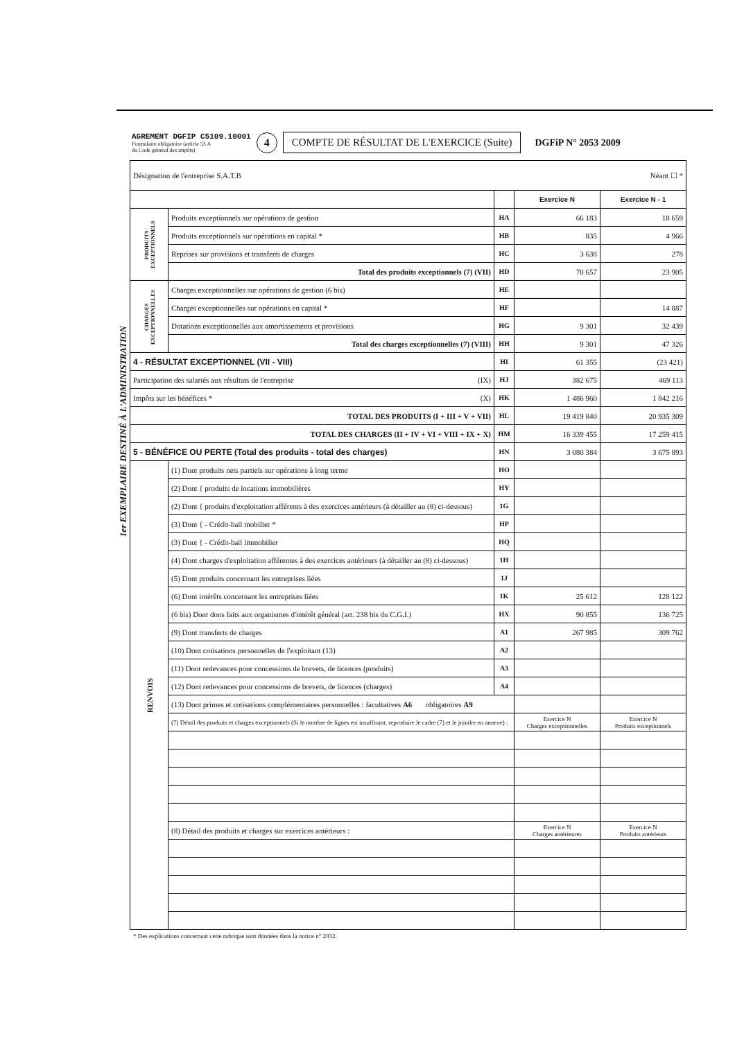AGREMENT DGFIP C5109.10001
Formulaire obligatoire (article 53 A
du Code général des impôts)
4
COMPTE DE RÉSULTAT DE L'EXERCICE (Suite)
DGFiP N° 2053 2009
1er EXEMPLAIRE DESTINÉ À L'ADMINISTRATION
| Désignation de l'entreprise S.A.T.B Néant ☐ * | | | | |
| | | | Exercice N | Exercice N - 1 |
| PRODUITS EXCEPTIONNELS | Produits exceptionnels sur opérations de gestion | HA | 66 183 | 18 659 |
| | Produits exceptionnels sur opérations en capital * | HB | 835 | 4 966 |
| | Reprises sur provisions et transferts de charges | HC | 3 638 | 278 |
| | Total des produits exceptionnels (7) (VII) | HD | 70 657 | 23 905 |
| CHARGES EXCEPTIONNELLES | Charges exceptionnelles sur opérations de gestion (6 bis) | HE | | |
| | Charges exceptionnelles sur opérations en capital * | HF | | 14 887 |
| | Dotations exceptionnelles aux amortissements et provisions | HG | 9 301 | 32 439 |
| | Total des charges exceptionnelles (7) (VIII) | HH | 9 301 | 47 326 |
| 4 - RÉSULTAT EXCEPTIONNEL (VII - VIII) | | HI | 61 355 | (23 421) |
| Participation des salariés aux résultats de l'entreprise (IX) | | HJ | 382 675 | 469 113 |
| Impôts sur les bénéfices * (X) | | HK | 1 486 960 | 1 842 216 |
| TOTAL DES PRODUITS (I + III + V + VII) | | HL | 19 419 840 | 20 935 309 |
| TOTAL DES CHARGES (II + IV + VI + VIII + IX + X) | | HM | 16 339 455 | 17 259 415 |
| 5 - BÉNÉFICE OU PERTE (Total des produits - total des charges) | | HN | 3 080 384 | 3 675 893 |
| RENVOIS | (1) Dont produits nets partiels sur opérations à long terme | HO | | |
| | (2) Dont { produits de locations immobilières | HY | | |
| | (2) Dont { produits d'exploitation afférents à des exercices antérieurs (à détailler au (8) ci-dessous) | 1G | | |
| | (3) Dont { - Crédit-bail mobilier * | HP | | |
| | (3) Dont { - Crédit-bail immobilier | HQ | | |
| | (4) Dont charges d'exploitation afférentes à des exercices antérieurs (à détailler au (8) ci-dessous) | 1H | | |
| | (5) Dont produits concernant les entreprises liées | 1J | | |
| | (6) Dont intérêts concernant les entreprises liées | 1K | 25 612 | 128 122 |
| | (6 bis) Dont dons faits aux organismes d'intérêt général (art. 238 bis du C.G.I.) | HX | 90 855 | 136 725 |
| | (9) Dont transferts de charges | A1 | 267 985 | 309 762 |
| | (10) Dont cotisations personnelles de l'exploitant (13) | A2 | | |
| | (11) Dont redevances pour concessions de brevets, de licences (produits) | A3 | | |
| | (12) Dont redevances pour concessions de brevets, de licences (charges) | A4 | | |
| | (13) Dont primes et cotisations complémentaires personnelles : facultatives A6 obligatoires A9 | | | |
| | (7) Détail des produits et charges exceptionnels (Si le nombre de lignes est insuffisant, reproduire le cadre (7) et le joindre en annexe) : | | Exercice N Charges exceptionnelles | Exercice N Produits exceptionnels |
| | (8) Détail des produits et charges sur exercices antérieurs : | | Exercice N Charges antérieures | Exercice N Produits antérieurs |
* Des explications concernant cette rubrique sont données dans la notice n° 2032.